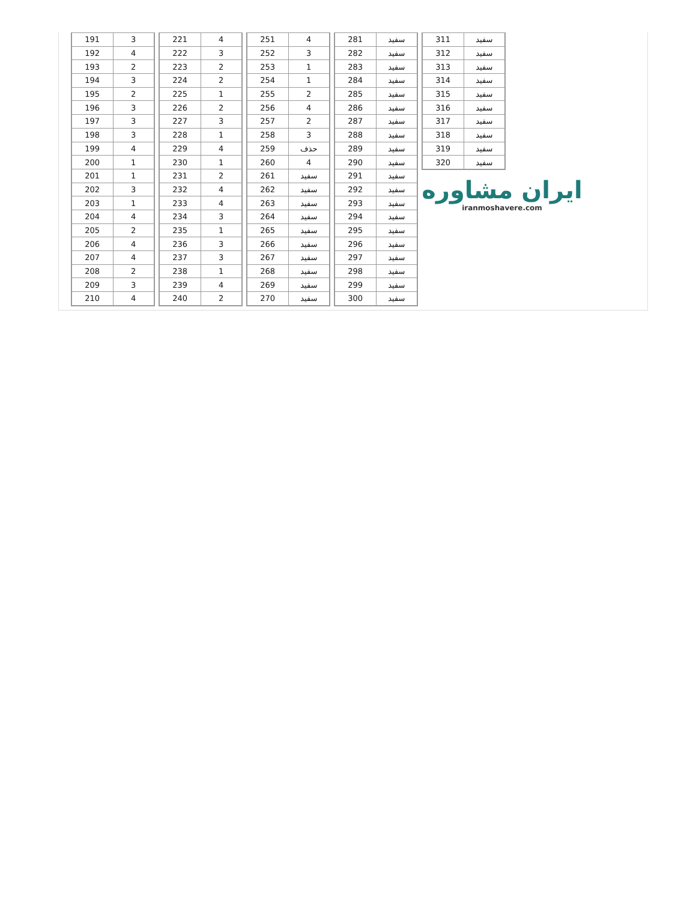| 191 | 3 |
| 192 | 4 |
| 193 | 2 |
| 194 | 3 |
| 195 | 2 |
| 196 | 3 |
| 197 | 3 |
| 198 | 3 |
| 199 | 4 |
| 200 | 1 |
| 201 | 1 |
| 202 | 3 |
| 203 | 1 |
| 204 | 4 |
| 205 | 2 |
| 206 | 4 |
| 207 | 4 |
| 208 | 2 |
| 209 | 3 |
| 210 | 4 |
| 221 | 4 |
| 222 | 3 |
| 223 | 2 |
| 224 | 2 |
| 225 | 1 |
| 226 | 2 |
| 227 | 3 |
| 228 | 1 |
| 229 | 4 |
| 230 | 1 |
| 231 | 2 |
| 232 | 4 |
| 233 | 4 |
| 234 | 3 |
| 235 | 1 |
| 236 | 3 |
| 237 | 3 |
| 238 | 1 |
| 239 | 4 |
| 240 | 2 |
| 251 | 4 |
| 252 | 3 |
| 253 | 1 |
| 254 | 1 |
| 255 | 2 |
| 256 | 4 |
| 257 | 2 |
| 258 | 3 |
| 259 | حذف |
| 260 | 4 |
| 261 | سفید |
| 262 | سفید |
| 263 | سفید |
| 264 | سفید |
| 265 | سفید |
| 266 | سفید |
| 267 | سفید |
| 268 | سفید |
| 269 | سفید |
| 270 | سفید |
| 281 | سفید |
| 282 | سفید |
| 283 | سفید |
| 284 | سفید |
| 285 | سفید |
| 286 | سفید |
| 287 | سفید |
| 288 | سفید |
| 289 | سفید |
| 290 | سفید |
| 291 | سفید |
| 292 | سفید |
| 293 | سفید |
| 294 | سفید |
| 295 | سفید |
| 296 | سفید |
| 297 | سفید |
| 298 | سفید |
| 299 | سفید |
| 300 | سفید |
| 311 | سفید |
| 312 | سفید |
| 313 | سفید |
| 314 | سفید |
| 315 | سفید |
| 316 | سفید |
| 317 | سفید |
| 318 | سفید |
| 319 | سفید |
| 320 | سفید |
ایران مشاوره
iranmoshavere.com